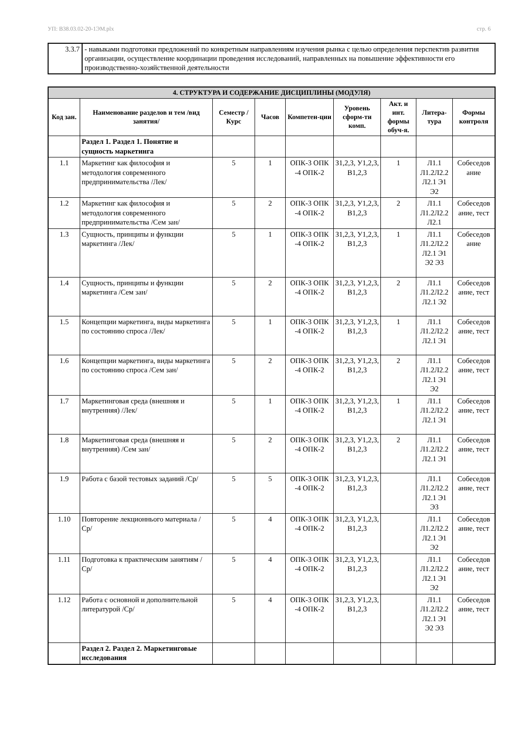УП: В38.03.02-20-1ЭМ.plx стр. 6
| 3.3.7 | - навыками подготовки предложений по конкретным направлениям изучения рынка с целью определения перспектив развития организации, осуществление координации проведения исследований, направленных на повышение эффективности его производственно-хозяйственной деятельности |
| 4. СТРУКТУРА И СОДЕРЖАНИЕ ДИСЦИПЛИНЫ (МОДУЛЯ) | | | | | | | | |
| --- | --- | --- | --- | --- | --- | --- | --- | --- |
| Код зан. | Наименование разделов и тем /вид занятия/ | Семестр / Курс | Часов | Компетен-ции | Уровень сформ-ти комп. | Акт. и инт. формы обуч-я. | Литера-тура | Формы контроля |
| | Раздел 1. Раздел 1. Понятие и сущность маркетинга | | | | | | | |
| 1.1 | Маркетинг как философия и методология современного предпринимательства /Лек/ | 5 | 1 | ОПК-3 ОПК -4 ОПК-2 | З1,2,3, У1,2,3, В1,2,3 | 1 | Л1.1 Л1.2Л2.2 Л2.1 Э1 Э2 | Собеседов ание |
| 1.2 | Маркетинг как философия и методология современного предпринимательства /Сем зан/ | 5 | 2 | ОПК-3 ОПК -4 ОПК-2 | З1,2,3, У1,2,3, В1,2,3 | 2 | Л1.1 Л1.2Л2.2 Л2.1 | Собеседов ание, тест |
| 1.3 | Сущность, принципы и функции маркетинга /Лек/ | 5 | 1 | ОПК-3 ОПК -4 ОПК-2 | З1,2,3, У1,2,3, В1,2,3 | 1 | Л1.1 Л1.2Л2.2 Л2.1 Э1 Э2 Э3 | Собеседов ание |
| 1.4 | Сущность, принципы и функции маркетинга /Сем зан/ | 5 | 2 | ОПК-3 ОПК -4 ОПК-2 | З1,2,3, У1,2,3, В1,2,3 | 2 | Л1.1 Л1.2Л2.2 Л2.1 Э2 | Собеседов ание, тест |
| 1.5 | Концепции маркетинга, виды маркетинга по состоянию спроса /Лек/ | 5 | 1 | ОПК-3 ОПК -4 ОПК-2 | З1,2,3, У1,2,3, В1,2,3 | 1 | Л1.1 Л1.2Л2.2 Л2.1 Э1 | Собеседов ание, тест |
| 1.6 | Концепции маркетинга, виды маркетинга по состоянию спроса /Сем зан/ | 5 | 2 | ОПК-3 ОПК -4 ОПК-2 | З1,2,3, У1,2,3, В1,2,3 | 2 | Л1.1 Л1.2Л2.2 Л2.1 Э1 Э2 | Собеседов ание, тест |
| 1.7 | Маркетинговая среда (внешняя и внутренняя) /Лек/ | 5 | 1 | ОПК-3 ОПК -4 ОПК-2 | З1,2,3, У1,2,3, В1,2,3 | 1 | Л1.1 Л1.2Л2.2 Л2.1 Э1 | Собеседов ание, тест |
| 1.8 | Маркетинговая среда (внешняя и внутренняя) /Сем зан/ | 5 | 2 | ОПК-3 ОПК -4 ОПК-2 | З1,2,3, У1,2,3, В1,2,3 | 2 | Л1.1 Л1.2Л2.2 Л2.1 Э1 | Собеседов ание, тест |
| 1.9 | Работа с базой тестовых заданий /Ср/ | 5 | 5 | ОПК-3 ОПК -4 ОПК-2 | З1,2,3, У1,2,3, В1,2,3 | | Л1.1 Л1.2Л2.2 Л2.1 Э1 Э3 | Собеседов ание, тест |
| 1.10 | Повторение лекционнього материала /Ср/ | 5 | 4 | ОПК-3 ОПК -4 ОПК-2 | З1,2,3, У1,2,3, В1,2,3 | | Л1.1 Л1.2Л2.2 Л2.1 Э1 Э2 | Собеседов ание, тест |
| 1.11 | Подготовка к практическим занятиям /Ср/ | 5 | 4 | ОПК-3 ОПК -4 ОПК-2 | З1,2,3, У1,2,3, В1,2,3 | | Л1.1 Л1.2Л2.2 Л2.1 Э1 Э2 | Собеседов ание, тест |
| 1.12 | Работа с основной и дополнительной литературой /Ср/ | 5 | 4 | ОПК-3 ОПК -4 ОПК-2 | З1,2,3, У1,2,3, В1,2,3 | | Л1.1 Л1.2Л2.2 Л2.1 Э1 Э2 Э3 | Собеседов ание, тест |
| | Раздел 2. Раздел 2. Маркетинговые исследования | | | | | | | |